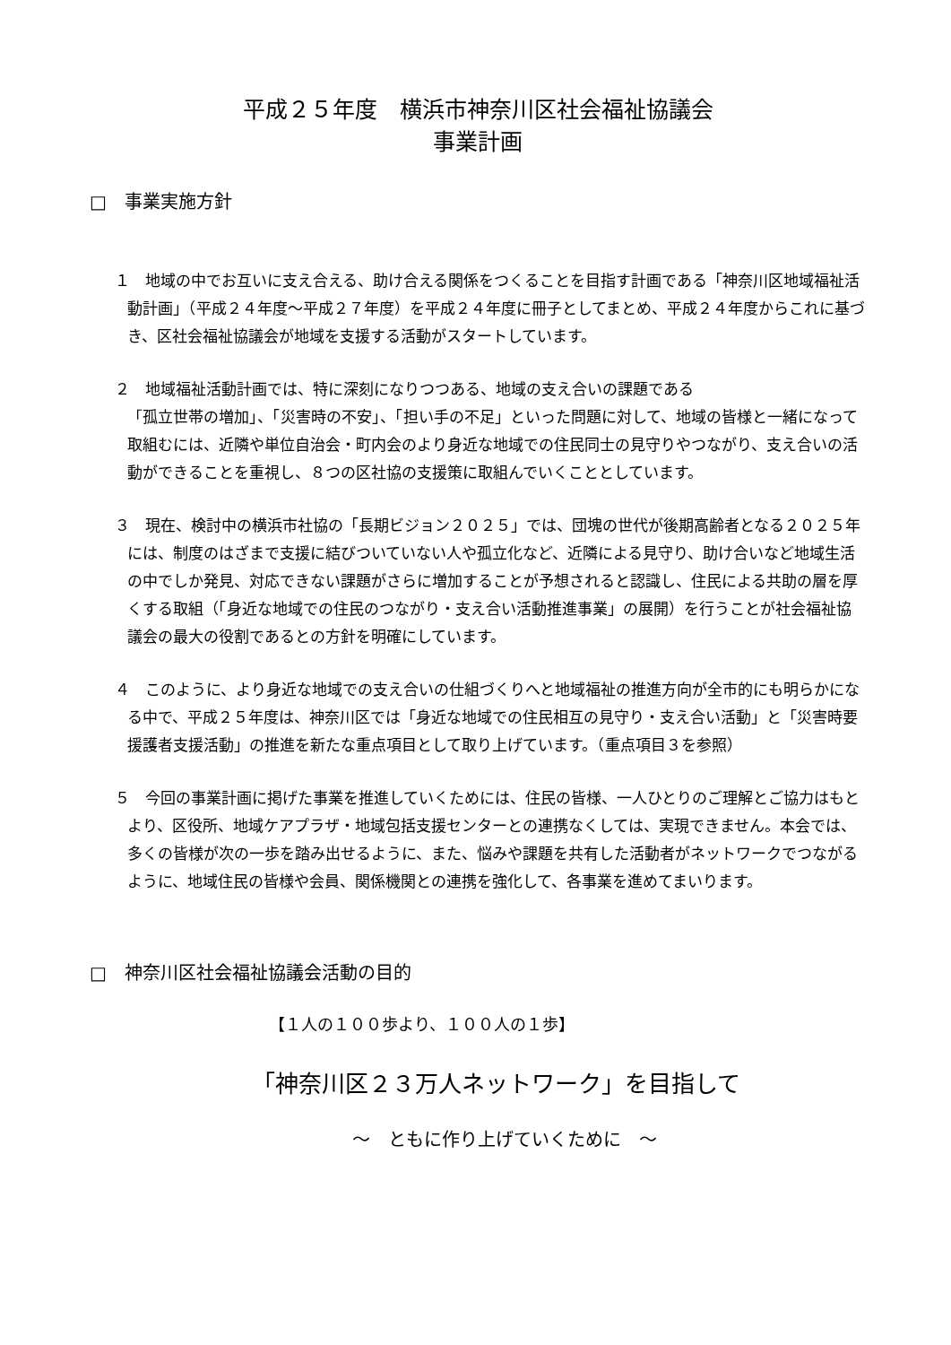平成２５年度　横浜市神奈川区社会福祉協議会
事業計画
□　事業実施方針
１　地域の中でお互いに支え合える、助け合える関係をつくることを目指す計画である「神奈川区地域福祉活動計画」（平成２４年度～平成２７年度）を平成２４年度に冊子としてまとめ、平成２４年度からこれに基づき、区社会福祉協議会が地域を支援する活動がスタートしています。
２　地域福祉活動計画では、特に深刻になりつつある、地域の支え合いの課題である
「孤立世帯の増加」、「災害時の不安」、「担い手の不足」といった問題に対して、地域の皆様と一緒になって取組むには、近隣や単位自治会・町内会のより身近な地域での住民同士の見守りやつながり、支え合いの活動ができることを重視し、８つの区社協の支援策に取組んでいくこととしています。
３　現在、検討中の横浜市社協の「長期ビジョン２０２５」では、団塊の世代が後期高齢者となる２０２５年には、制度のはざまで支援に結びついていない人や孤立化など、近隣による見守り、助け合いなど地域生活の中でしか発見、対応できない課題がさらに増加することが予想されると認識し、住民による共助の層を厚くする取組（「身近な地域での住民のつながり・支え合い活動推進事業」の展開）を行うことが社会福祉協議会の最大の役割であるとの方針を明確にしています。
４　このように、より身近な地域での支え合いの仕組づくりへと地域福祉の推進方向が全市的にも明らかになる中で、平成２５年度は、神奈川区では「身近な地域での住民相互の見守り・支え合い活動」と「災害時要援護者支援活動」の推進を新たな重点項目として取り上げています。（重点項目３を参照）
５　今回の事業計画に掲げた事業を推進していくためには、住民の皆様、一人ひとりのご理解とご協力はもとより、区役所、地域ケアプラザ・地域包括支援センターとの連携なくしては、実現できません。本会では、多くの皆様が次の一歩を踏み出せるように、また、悩みや課題を共有した活動者がネットワークでつながるように、地域住民の皆様や会員、関係機関との連携を強化して、各事業を進めてまいります。
□　神奈川区社会福祉協議会活動の目的
【１人の１００歩より、１００人の１歩】
「神奈川区２３万人ネットワーク」を目指して
～　ともに作り上げていくために　～